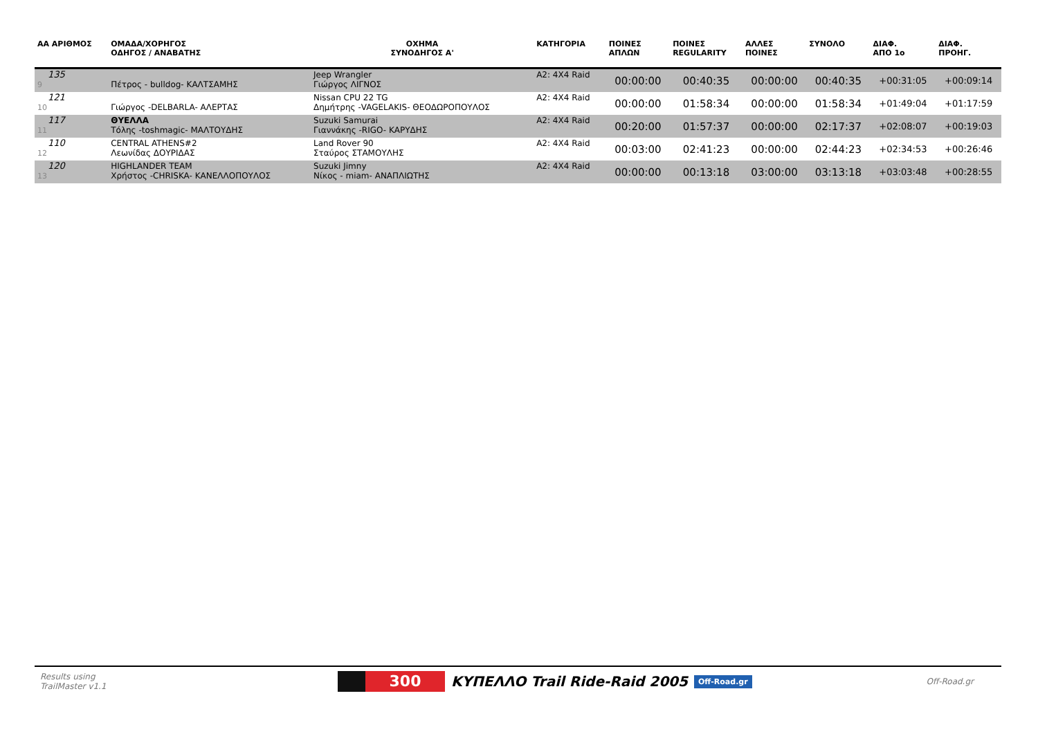| ΑΑ ΑΡΙΘΜΟΣ | ΟΜΑΔΑ/ΧΟΡΗΓΟΣ ΟΔΗΓΟΣ / ΑΝΑΒΑΤΗΣ | ΟΧΗΜΑ ΣΥΝΟΔΗΓΟΣ Α' | ΚΑΤΗΓΟΡΙΑ | ΠΟΙΝΕΣ ΑΠΛΩΝ | ΠΟΙΝΕΣ REGULARITY | ΑΛΛΕΣ ΠΟΙΝΕΣ | ΣΥΝΟΛΟ | ΔΙΑΦ. ΑΠΟ 1ο | ΔΙΑΦ. ΠΡΟΗΓ. |
| --- | --- | --- | --- | --- | --- | --- | --- | --- | --- |
| 135 9 | Πέτρος - bulldog- ΚΑΛΤΣΑΜΗΣ | Jeep Wrangler Γιώργος ΛΙΓΝΟΣ | A2: 4X4 Raid | 00:00:00 | 00:40:35 | 00:00:00 | 00:40:35 | +00:31:05 | +00:09:14 |
| 121 10 | Γιώργος -DELBARLA- ΑΛΕΡΤΑΣ | Nissan CPU 22 TG Δημήτρης -VAGELAKIS- ΘΕΟΔΩΡΟΠΟΥΛΟΣ | A2: 4X4 Raid | 00:00:00 | 01:58:34 | 00:00:00 | 01:58:34 | +01:49:04 | +01:17:59 |
| 117 11 | ΘΥΕΛΛΑ Τόλης -toshmagic- ΜΑΛΤΟΥΔΗΣ | Suzuki Samurai Γιαννάκης -RIGO- ΚΑΡΥΔΗΣ | A2: 4X4 Raid | 00:20:00 | 01:57:37 | 00:00:00 | 02:17:37 | +02:08:07 | +00:19:03 |
| 110 12 | CENTRAL ATHENS#2 Λεωνίδας ΔΟΥΡΙΔΑΣ | Land Rover 90 Σταύρος ΣΤΑΜΟΥΛΗΣ | A2: 4X4 Raid | 00:03:00 | 02:41:23 | 00:00:00 | 02:44:23 | +02:34:53 | +00:26:46 |
| 120 13 | HIGHLANDER TEAM Χρήστος -CHRISKA- ΚΑΝΕΛΛΟΠΟΥΛΟΣ | Suzuki Jimny Νίκος - miam- ΑΝΑΠΛΙΩΤΗΣ | A2: 4X4 Raid | 00:00:00 | 00:13:18 | 03:00:00 | 03:13:18 | +03:03:48 | +00:28:55 |
Results using
TrailMaster v1.1
300
ΚΥΠΕΛΛΟ Trail Ride-Raid 2005
Off-Road.gr
Off-Road.gr